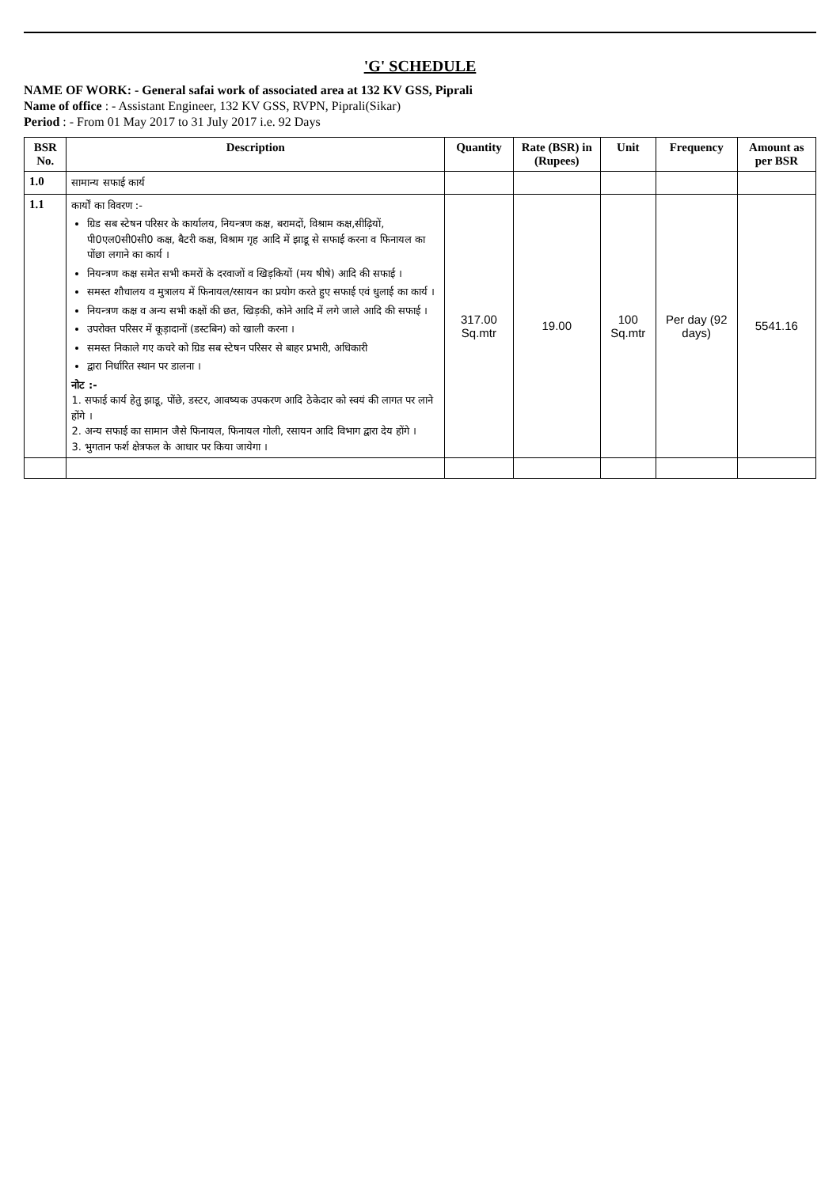'G' SCHEDULE
NAME OF WORK: - General safai work of associated area at 132 KV GSS, Piprali
Name of office : - Assistant Engineer, 132 KV GSS, RVPN, Piprali(Sikar)
Period : - From 01 May 2017 to 31 July 2017 i.e. 92 Days
| BSR No. | Description | Quantity | Rate (BSR) in (Rupees) | Unit | Frequency | Amount as per BSR |
| --- | --- | --- | --- | --- | --- | --- |
| 1.0 | सामान्य सफाई कार्य | | | | | |
| 1.1 | कार्यों का विवरण :- ग्रिड सब स्टेषन परिसर के कार्यालय, नियन्त्रण कक्ष, बरामदों, विश्राम कक्ष,सीढ़ियों, पी0एल0सी0सी0 कक्ष, बैटरी कक्ष, विश्राम गृह आदि में झाडू से सफाई करना व फिनायल का पोंछा लगाने का कार्य । नियन्त्रण कक्ष समेत सभी कमरों के दरवाजों व खिड़कियों (मय षीषे) आदि की सफाई । समस्त शौचालय व मुत्रालय में फिनायल/रसायन का प्रयोग करते हुए सफाई एवं धुलाई का कार्य । नियन्त्रण कक्ष व अन्य सभी कक्षों की छत, खिड़की, कोने आदि में लगे जाले आदि की सफाई । उपरोक्त परिसर में कूड़ादानों (डस्टबिन) को खाली करना । समस्त निकाले गए कचरे को ग्रिड सब स्टेषन परिसर से बाहर प्रभारी, अधिकारी द्वारा निर्धारित स्थान पर डालना । नोट :- 1. सफाई कार्य हेतु झाडू, पोंछे, डस्टर, आवष्यक उपकरण आदि ठेकेदार को स्वयं की लागत पर लाने होंगे । 2. अन्य सफाई का सामान जैसे फिनायल, फिनायल गोली, रसायन आदि विभाग द्वारा देय होंगे । 3. भुगतान फर्श क्षेत्रफल के आधार पर किया जायेगा । | 317.00 Sq.mtr | 19.00 | 100 Sq.mtr | Per day (92 days) | 5541.16 |